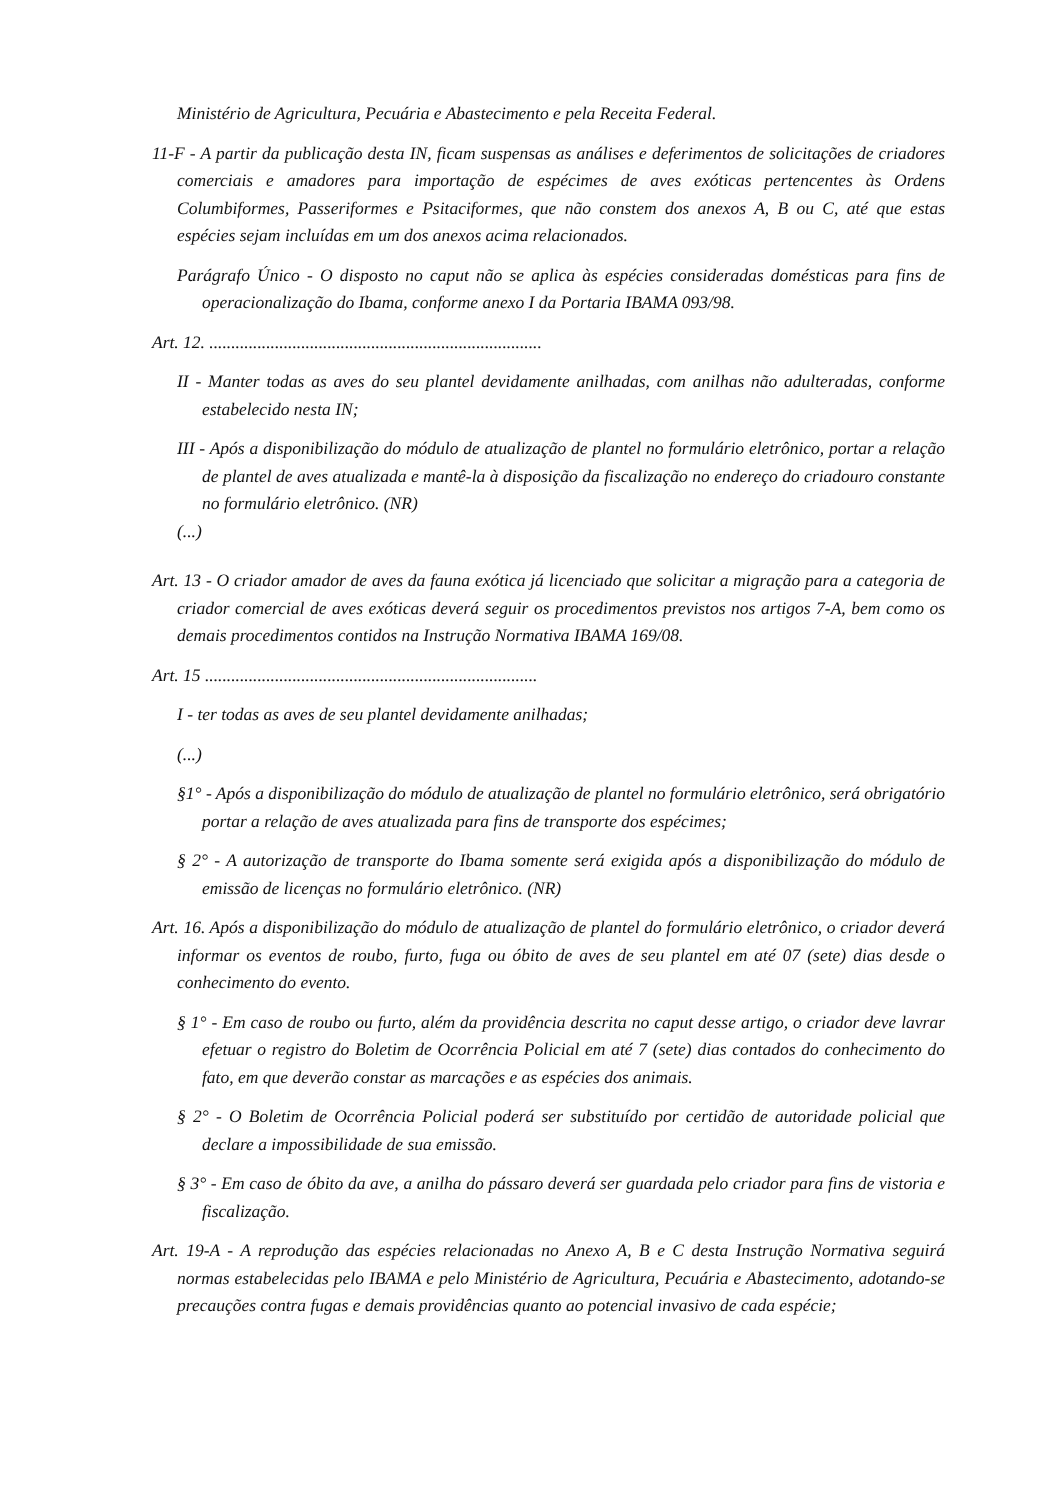Ministério de Agricultura, Pecuária e Abastecimento e pela Receita Federal.
11-F - A partir da publicação desta IN, ficam suspensas as análises e deferimentos de solicitações de criadores comerciais e amadores para importação de espécimes de aves exóticas pertencentes às Ordens Columbiformes, Passeriformes e Psitaciformes, que não constem dos anexos A, B ou C, até que estas espécies sejam incluídas em um dos anexos acima relacionados.
Parágrafo Único - O disposto no caput não se aplica às espécies consideradas domésticas para fins de operacionalização do Ibama, conforme anexo I da Portaria IBAMA 093/98.
Art. 12. ............................................................................
II - Manter todas as aves do seu plantel devidamente anilhadas, com anilhas não adulteradas, conforme estabelecido nesta IN;
III - Após a disponibilização do módulo de atualização de plantel no formulário eletrônico, portar a relação de plantel de aves atualizada e mantê-la à disposição da fiscalização no endereço do criadouro constante no formulário eletrônico. (NR)
(...)
Art. 13 - O criador amador de aves da fauna exótica já licenciado que solicitar a migração para a categoria de criador comercial de aves exóticas deverá seguir os procedimentos previstos nos artigos 7-A, bem como os demais procedimentos contidos na Instrução Normativa IBAMA 169/08.
Art. 15 ............................................................................
I - ter todas as aves de seu plantel devidamente anilhadas;
(...)
§1° - Após a disponibilização do módulo de atualização de plantel no formulário eletrônico, será obrigatório portar a relação de aves atualizada para fins de transporte dos espécimes;
§ 2° - A autorização de transporte do Ibama somente será exigida após a disponibilização do módulo de emissão de licenças no formulário eletrônico. (NR)
Art. 16. Após a disponibilização do módulo de atualização de plantel do formulário eletrônico, o criador deverá informar os eventos de roubo, furto, fuga ou óbito de aves de seu plantel em até 07 (sete) dias desde o conhecimento do evento.
§ 1° - Em caso de roubo ou furto, além da providência descrita no caput desse artigo, o criador deve lavrar efetuar o registro do Boletim de Ocorrência Policial em até 7 (sete) dias contados do conhecimento do fato, em que deverão constar as marcações e as espécies dos animais.
§ 2° - O Boletim de Ocorrência Policial poderá ser substituído por certidão de autoridade policial que declare a impossibilidade de sua emissão.
§ 3° - Em caso de óbito da ave, a anilha do pássaro deverá ser guardada pelo criador para fins de vistoria e fiscalização.
Art. 19-A - A reprodução das espécies relacionadas no Anexo A, B e C desta Instrução Normativa seguirá normas estabelecidas pelo IBAMA e pelo Ministério de Agricultura, Pecuária e Abastecimento, adotando-se precauções contra fugas e demais providências quanto ao potencial invasivo de cada espécie;